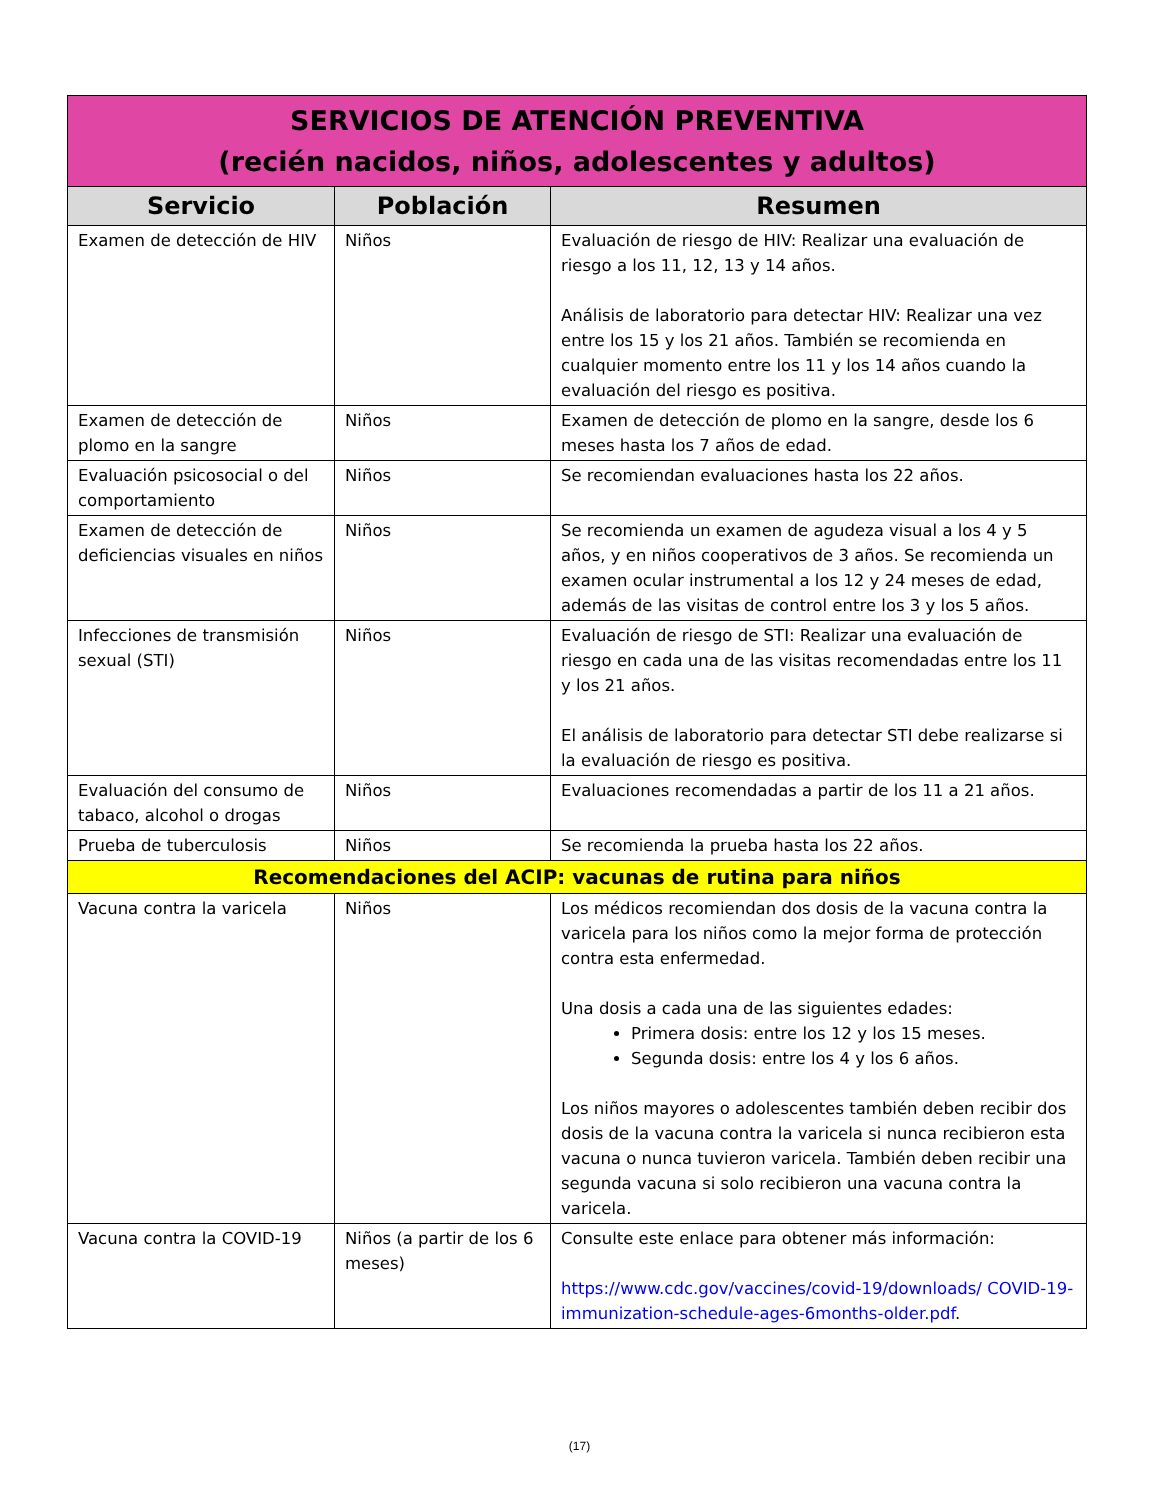| SERVICIOS DE ATENCIÓN PREVENTIVA (recién nacidos, niños, adolescentes y adultos) | | |
| --- | --- | --- |
| Servicio | Población | Resumen |
| Examen de detección de HIV | Niños | Evaluación de riesgo de HIV: Realizar una evaluación de riesgo a los 11, 12, 13 y 14 años. Análisis de laboratorio para detectar HIV: Realizar una vez entre los 15 y los 21 años. También se recomienda en cualquier momento entre los 11 y los 14 años cuando la evaluación del riesgo es positiva. |
| Examen de detección de plomo en la sangre | Niños | Examen de detección de plomo en la sangre, desde los 6 meses hasta los 7 años de edad. |
| Evaluación psicosocial o del comportamiento | Niños | Se recomiendan evaluaciones hasta los 22 años. |
| Examen de detección de deficiencias visuales en niños | Niños | Se recomienda un examen de agudeza visual a los 4 y 5 años, y en niños cooperativos de 3 años. Se recomienda un examen ocular instrumental a los 12 y 24 meses de edad, además de las visitas de control entre los 3 y los 5 años. |
| Infecciones de transmisión sexual (STI) | Niños | Evaluación de riesgo de STI: Realizar una evaluación de riesgo en cada una de las visitas recomendadas entre los 11 y los 21 años. El análisis de laboratorio para detectar STI debe realizarse si la evaluación de riesgo es positiva. |
| Evaluación del consumo de tabaco, alcohol o drogas | Niños | Evaluaciones recomendadas a partir de los 11 a 21 años. |
| Prueba de tuberculosis | Niños | Se recomienda la prueba hasta los 22 años. |
| Recomendaciones del ACIP: vacunas de rutina para niños | | |
| Vacuna contra la varicela | Niños | Los médicos recomiendan dos dosis de la vacuna contra la varicela para los niños como la mejor forma de protección contra esta enfermedad. Una dosis a cada una de las siguientes edades: Primera dosis: entre los 12 y los 15 meses. Segunda dosis: entre los 4 y los 6 años. Los niños mayores o adolescentes también deben recibir dos dosis de la vacuna contra la varicela si nunca recibieron esta vacuna o nunca tuvieron varicela. También deben recibir una segunda vacuna si solo recibieron una vacuna contra la varicela. |
| Vacuna contra la COVID-19 | Niños (a partir de los 6 meses) | Consulte este enlace para obtener más información: https://www.cdc.gov/vaccines/covid-19/downloads/ COVID-19-immunization-schedule-ages-6months-older.pdf . |
(17)